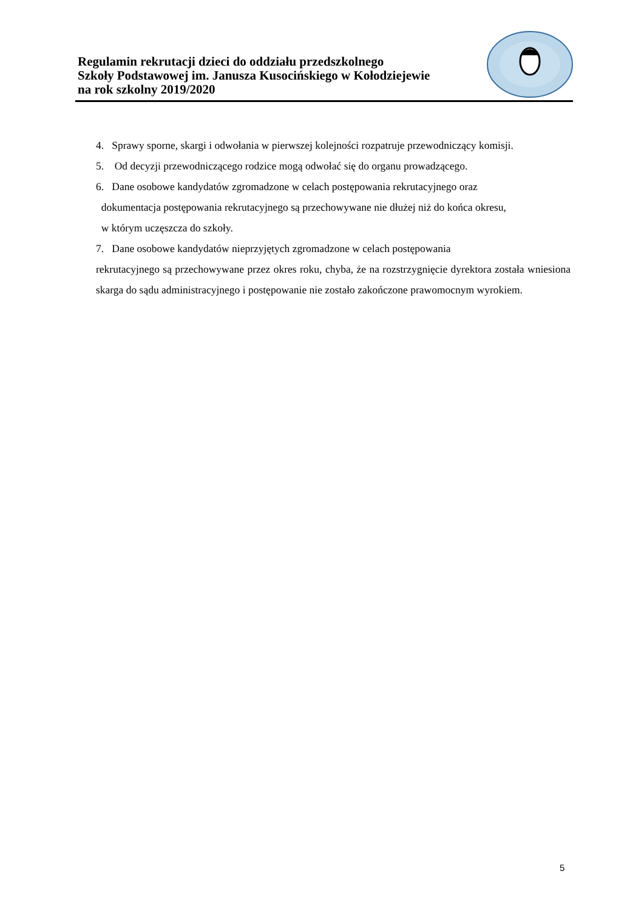Regulamin rekrutacji dzieci do oddziału przedszkolnego
Szkoły Podstawowej im. Janusza Kusocińskiego w Kołodziejewie
na rok szkolny 2019/2020
4. Sprawy sporne, skargi i odwołania w pierwszej kolejności rozpatruje przewodniczący komisji.
5. Od decyzji przewodniczącego rodzice mogą odwołać się do organu prowadzącego.
6. Dane osobowe kandydatów zgromadzone w celach postępowania rekrutacyjnego oraz
dokumentacja postępowania rekrutacyjnego są przechowywane nie dłużej niż do końca okresu,
w którym uczęszcza do szkoły.
7. Dane osobowe kandydatów nieprzyjętych zgromadzone w celach postępowania
rekrutacyjnego są przechowywane przez okres roku, chyba, że na rozstrzygnięcie dyrektora została wniesiona skarga do sądu administracyjnego i postępowanie nie zostało zakończone prawomocnym wyrokiem.
5